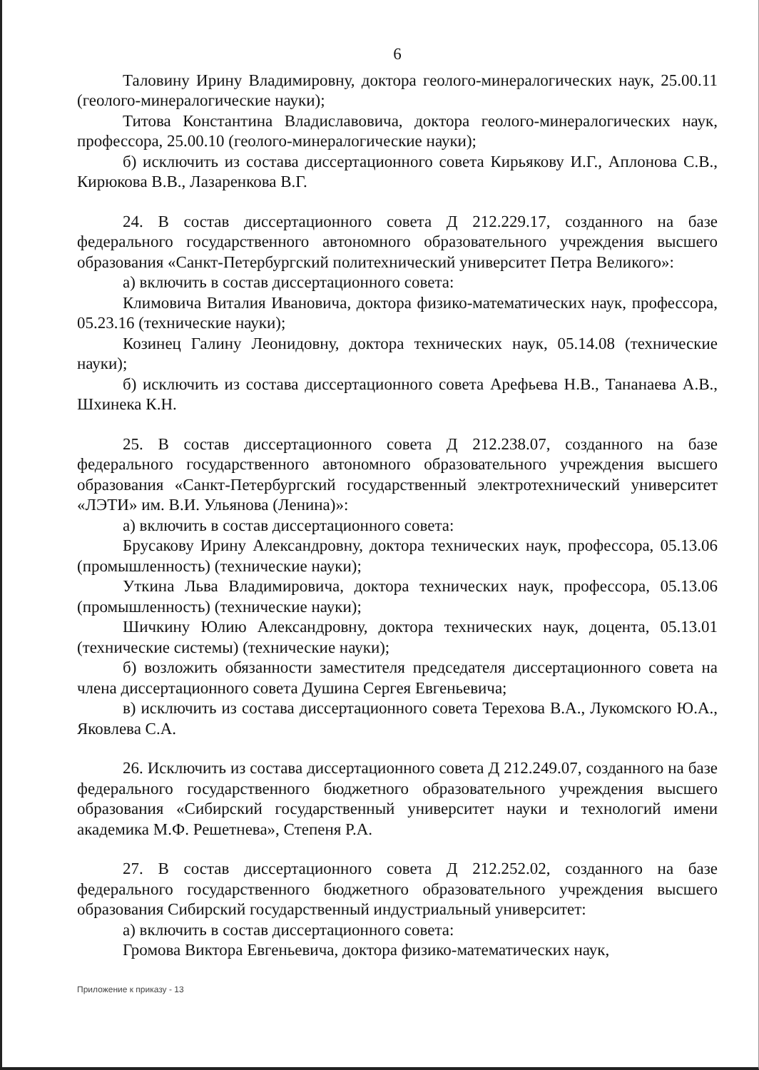6
Таловину Ирину Владимировну, доктора геолого-минералогических наук, 25.00.11 (геолого-минералогические науки);
Титова Константина Владиславовича, доктора геолого-минералогических наук, профессора, 25.00.10 (геолого-минералогические науки);
б) исключить из состава диссертационного совета Кирьякову И.Г., Аплонова С.В., Кирюкова В.В., Лазаренкова В.Г.
24. В состав диссертационного совета Д 212.229.17, созданного на базе федерального государственного автономного образовательного учреждения высшего образования «Санкт-Петербургский политехнический университет Петра Великого»:
а) включить в состав диссертационного совета:
Климовича Виталия Ивановича, доктора физико-математических наук, профессора, 05.23.16 (технические науки);
Козинец Галину Леонидовну, доктора технических наук, 05.14.08 (технические науки);
б) исключить из состава диссертационного совета Арефьева Н.В., Тананаева А.В., Шхинека К.Н.
25. В состав диссертационного совета Д 212.238.07, созданного на базе федерального государственного автономного образовательного учреждения высшего образования «Санкт-Петербургский государственный электротехнический университет «ЛЭТИ» им. В.И. Ульянова (Ленина)»:
а) включить в состав диссертационного совета:
Брусакову Ирину Александровну, доктора технических наук, профессора, 05.13.06 (промышленность) (технические науки);
Уткина Льва Владимировича, доктора технических наук, профессора, 05.13.06 (промышленность) (технические науки);
Шичкину Юлию Александровну, доктора технических наук, доцента, 05.13.01 (технические системы) (технические науки);
б) возложить обязанности заместителя председателя диссертационного совета на члена диссертационного совета Душина Сергея Евгеньевича;
в) исключить из состава диссертационного совета Терехова В.А., Лукомского Ю.А., Яковлева С.А.
26. Исключить из состава диссертационного совета Д 212.249.07, созданного на базе федерального государственного бюджетного образовательного учреждения высшего образования «Сибирский государственный университет науки и технологий имени академика М.Ф. Решетнева», Степеня Р.А.
27. В состав диссертационного совета Д 212.252.02, созданного на базе федерального государственного бюджетного образовательного учреждения высшего образования Сибирский государственный индустриальный университет:
а) включить в состав диссертационного совета:
Громова Виктора Евгеньевича, доктора физико-математических наук,
Приложение к приказу - 13